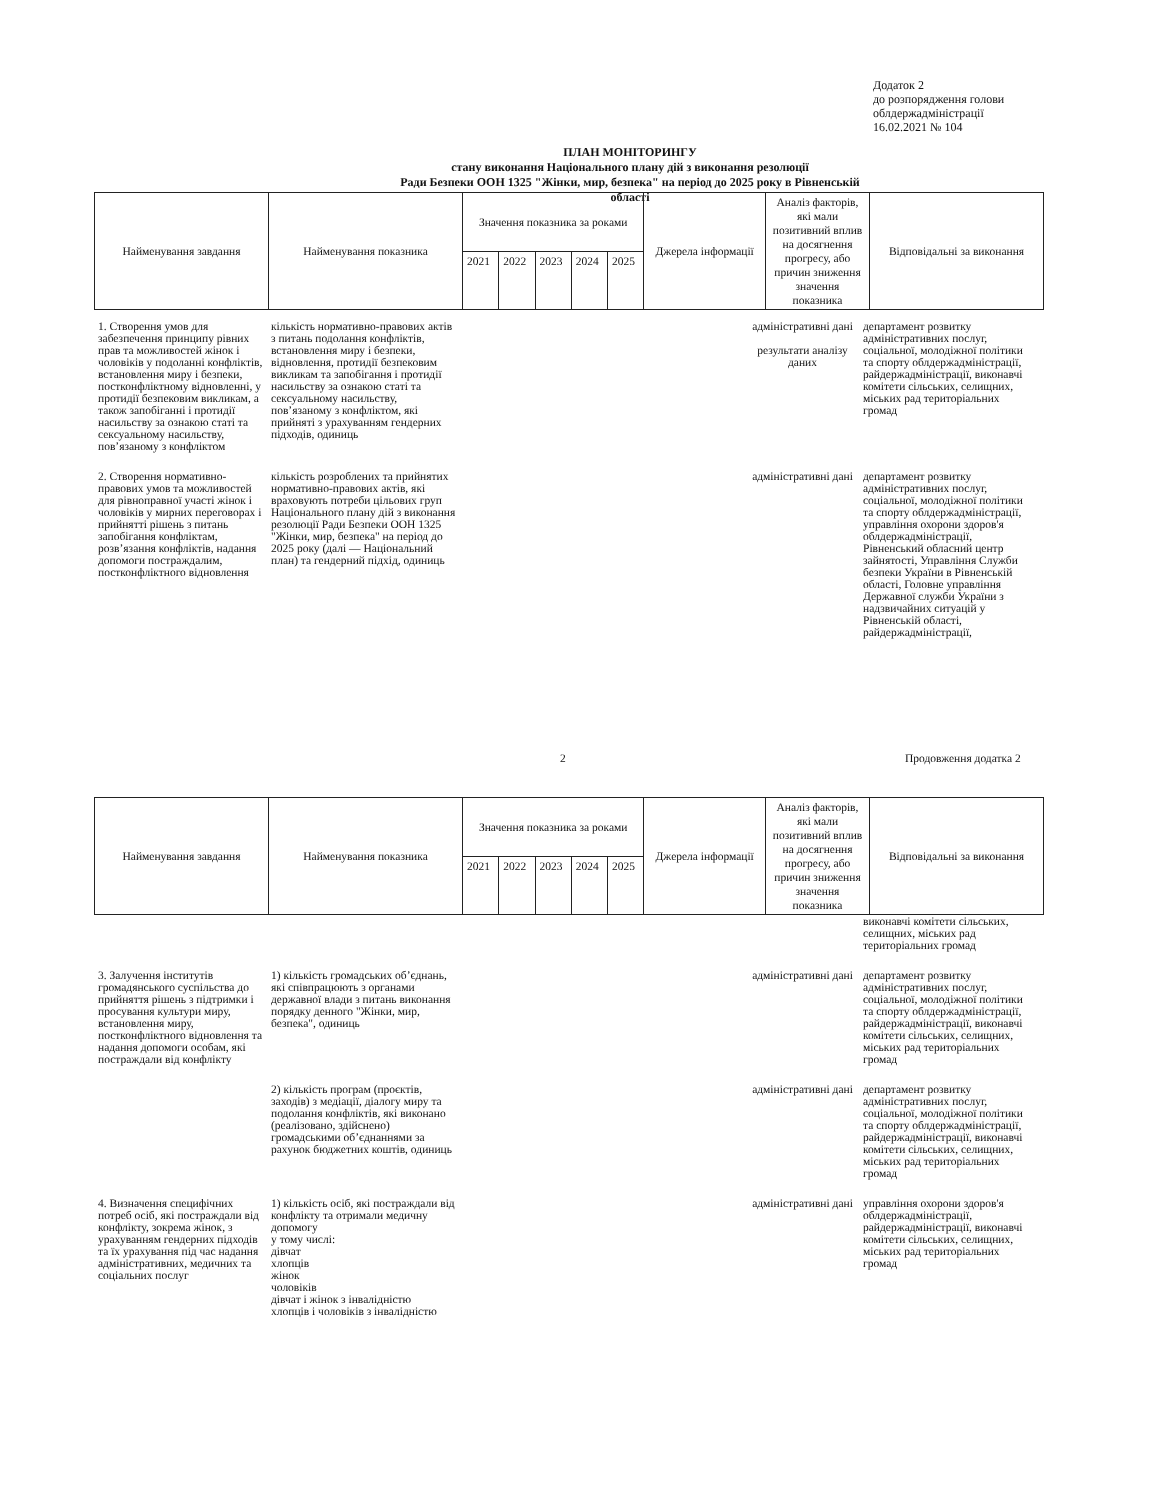Додаток 2
до розпорядження голови
облдержадміністрації
16.02.2021 № 104
ПЛАН МОНІТОРИНГУ
стану виконання Національного плану дій з виконання резолюції
Ради Безпеки ООН 1325 "Жінки, мир, безпека" на період до 2025 року в Рівненській області
| Найменування завдання | Найменування показника | Значення показника за роками | | | | | Джерела інформації | Аналіз факторів, які мали позитивний вплив на досягнення прогресу, або причин зниження значення показника | Відповідальні за виконання |
| --- | --- | --- | --- | --- | --- | --- | --- | --- | --- |
| | | 2021 | 2022 | 2023 | 2024 | 2025 | | | |
1. Створення умов для забезпечення принципу рівних прав та можливостей жінок і чоловіків у подоланні конфліктів, встановлення миру і безпеки, постконфліктному відновленні, у протидії безпековим викликам, а також запобіганні і протидії насильству за ознакою статі та сексуальному насильству, пов’язаному з конфліктом
кількість нормативно-правових актів з питань подолання конфліктів, встановлення миру і безпеки, відновлення, протидії безпековим викликам та запобігання і протидії насильству за ознакою статі та сексуальному насильству, пов’язаному з конфліктом, які прийняті з урахуванням гендерних підходів, одиниць
адміністративні дані
результати аналізу даних
департамент розвитку адміністративних послуг, соціальної, молодіжної політики та спорту облдержадміністрації, райдержадміністрації, виконавчі комітети сільських, селищних, міських рад територіальних громад
2. Створення нормативно-правових умов та можливостей для рівноправної участі жінок і чоловіків у мирних переговорах і прийнятті рішень з питань запобігання конфліктам, розв’язання конфліктів, надання допомоги постраждалим, постконфліктного відновлення
кількість розроблених та прийнятих нормативно-правових актів, які враховують потреби цільових груп Національного плану дій з виконання резолюції Ради Безпеки ООН 1325 "Жінки, мир, безпека" на період до 2025 року (далі — Національний план) та гендерний підхід, одиниць
адміністративні дані
департамент розвитку адміністративних послуг, соціальної, молодіжної політики та спорту облдержадміністрації, управління охорони здоров'я облдержадміністрації, Рівненський обласний центр зайнятості, Управління Служби безпеки України в Рівненській області, Головне управління Державної служби України з надзвичайних ситуацій у Рівненській області, райдержадміністрації,
2 Продовження додатка 2
| Найменування завдання | Найменування показника | Значення показника за роками | | | | | Джерела інформації | Аналіз факторів, які мали позитивний вплив на досягнення прогресу, або причин зниження значення показника | Відповідальні за виконання |
| --- | --- | --- | --- | --- | --- | --- | --- | --- | --- |
| | | 2021 | 2022 | 2023 | 2024 | 2025 | | | |
виконавчі комітети сільських, селищних, міських рад територіальних громад
3. Залучення інститутів громадянського суспільства до прийняття рішень з підтримки і просування культури миру, встановлення миру, постконфліктного відновлення та надання допомоги особам, які постраждали від конфлікту
1) кількість громадських об’єднань, які співпрацюють з органами державної влади з питань виконання порядку денного "Жінки, мир, безпека", одиниць
адміністративні дані
департамент розвитку адміністративних послуг, соціальної, молодіжної політики та спорту облдержадміністрації, райдержадміністрації, виконавчі комітети сільських, селищних, міських рад територіальних громад
2) кількість програм (проєктів, заходів) з медіації, діалогу миру та подолання конфліктів, які виконано (реалізовано, здійснено) громадськими об’єднаннями за рахунок бюджетних коштів, одиниць
адміністративні дані
департамент розвитку адміністративних послуг, соціальної, молодіжної політики та спорту облдержадміністрації, райдержадміністрації, виконавчі комітети сільських, селищних, міських рад територіальних громад
4. Визначення специфічних потреб осіб, які постраждали від конфлікту, зокрема жінок, з урахуванням гендерних підходів та їх урахування під час надання адміністративних, медичних та соціальних послуг
1) кількість осіб, які постраждали від конфлікту та отримали медичну допомогу
у тому числі:
дівчат
хлопців
жінок
чоловіків
дівчат і жінок з інвалідністю
хлопців і чоловіків з інвалідністю
адміністративні дані
управління охорони здоров'я облдержадміністрації, райдержадміністрації, виконавчі комітети сільських, селищних, міських рад територіальних громад